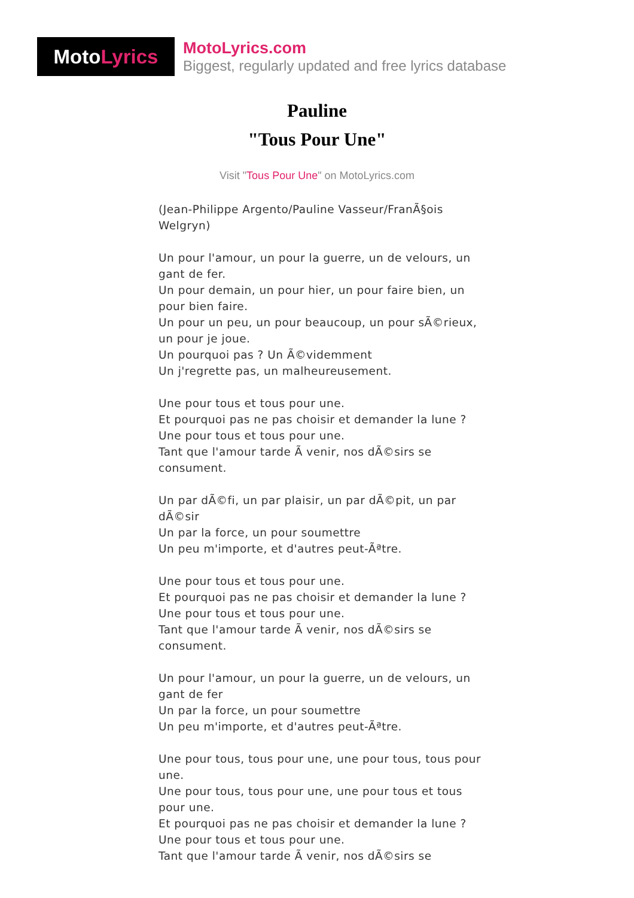Moto Lyrics
MotoLyrics.com
Biggest, regularly updated and free lyrics database
Pauline
"Tous Pour Une"
Visit "Tous Pour Une" on MotoLyrics.com
(Jean-Philippe Argento/Pauline Vasseur/FranÃ§ois Welgryn)
Un pour l'amour, un pour la guerre, un de velours, un gant de fer.
Un pour demain, un pour hier, un pour faire bien, un pour bien faire.
Un pour un peu, un pour beaucoup, un pour sÃ©rieux, un pour je joue.
Un pourquoi pas ? Un Ã©videmment
Un j'regrette pas, un malheureusement.
Une pour tous et tous pour une.
Et pourquoi pas ne pas choisir et demander la lune ?
Une pour tous et tous pour une.
Tant que l'amour tarde Ã venir, nos dÃ©sirs se consument.
Un par dÃ©fi, un par plaisir, un par dÃ©pit, un par dÃ©sir
Un par la force, un pour soumettre
Un peu m'importe, et d'autres peut-Ãªtre.
Une pour tous et tous pour une.
Et pourquoi pas ne pas choisir et demander la lune ?
Une pour tous et tous pour une.
Tant que l'amour tarde Ã venir, nos dÃ©sirs se consument.
Un pour l'amour, un pour la guerre, un de velours, un gant de fer
Un par la force, un pour soumettre
Un peu m'importe, et d'autres peut-Ãªtre.
Une pour tous, tous pour une, une pour tous, tous pour une.
Une pour tous, tous pour une, une pour tous et tous pour une.
Et pourquoi pas ne pas choisir et demander la lune ?
Une pour tous et tous pour une.
Tant que l'amour tarde Ã venir, nos dÃ©sirs se